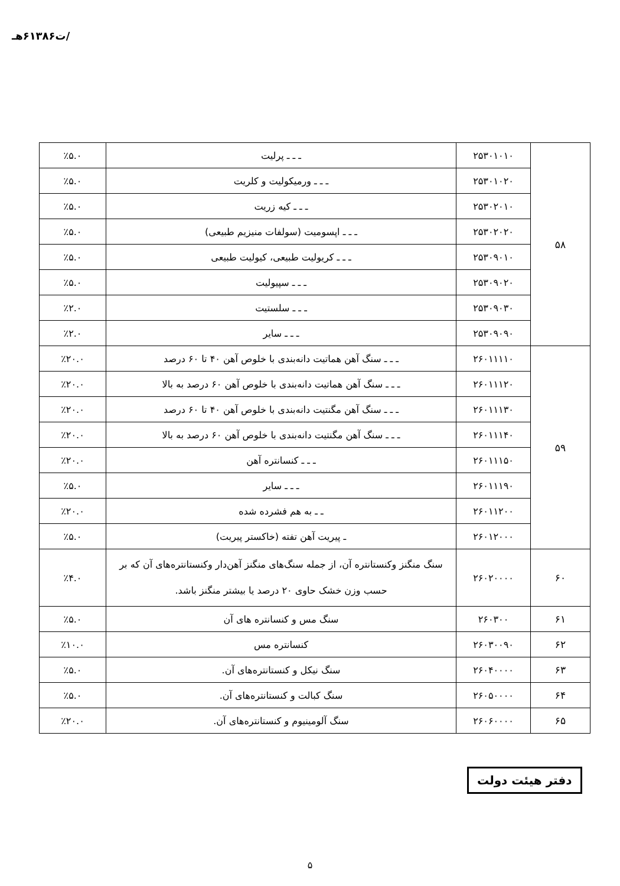/ت۶۱۳۸۶هـ
| ۵۸ | ۲۵۳۰۱۰۱۰ | ـ ـ ـ پرلیت | ٪۵.۰ |
| | ۲۵۳۰۱۰۲۰ | ـ ـ ـ ورمیکولیت و کلریت | ٪۵.۰ |
| | ۲۵۳۰۲۰۱۰ | ـ ـ ـ کیه زریت | ٪۵.۰ |
| | ۲۵۳۰۲۰۲۰ | ـ ـ ـ اپسومیت (سولفات منیزیم طبیعی) | ٪۵.۰ |
| | ۲۵۳۰۹۰۱۰ | ـ ـ ـ کریولیت طبیعی، کیولیت طبیعی | ٪۵.۰ |
| | ۲۵۳۰۹۰۲۰ | ـ ـ ـ سپیولیت | ٪۵.۰ |
| | ۲۵۳۰۹۰۳۰ | ـ ـ ـ سلستیت | ٪۲.۰ |
| | ۲۵۳۰۹۰۹۰ | ـ ـ ـ سایر | ٪۲.۰ |
| ۵۹ | ۲۶۰۱۱۱۱۰ | ـ ـ ـ سنگ آهن هماتیت دانه‌بندی با خلوص آهن ۴۰ تا ۶۰ درصد | ٪۲۰.۰ |
| | ۲۶۰۱۱۱۲۰ | ـ ـ ـ سنگ آهن هماتیت دانه‌بندی با خلوص آهن ۶۰ درصد به بالا | ٪۲۰.۰ |
| | ۲۶۰۱۱۱۳۰ | ـ ـ ـ سنگ آهن مگنتیت دانه‌بندی با خلوص آهن ۴۰ تا ۶۰ درصد | ٪۲۰.۰ |
| | ۲۶۰۱۱۱۴۰ | ـ ـ ـ سنگ آهن مگنتیت دانه‌بندی با خلوص آهن ۶۰ درصد به بالا | ٪۲۰.۰ |
| | ۲۶۰۱۱۱۵۰ | ـ ـ ـ کنسانتره آهن | ٪۲۰.۰ |
| | ۲۶۰۱۱۱۹۰ | ـ ـ ـ سایر | ٪۵.۰ |
| | ۲۶۰۱۱۲۰۰ | ـ ـ به هم فشرده شده | ٪۲۰.۰ |
| | ۲۶۰۱۲۰۰۰ | ـ پیریت آهن تفته (خاکستر پیریت) | ٪۵.۰ |
| ۶۰ | ۲۶۰۲۰۰۰۰ | سنگ منگنز وکنستانتره آن، از جمله سنگ‌های منگنز آهن‌دار وکنستانتره‌های آن که بر حسب وزن خشک حاوی ۲۰ درصد یا بیشتر منگنز باشد. | ٪۴.۰ |
| ۶۱ | ۲۶۰۳۰۰ | سنگ مس و کنسانتره های آن | ٪۵.۰ |
| ۶۲ | ۲۶۰۳۰۰۹۰ | کنسانتره مس | ٪۱۰.۰ |
| ۶۳ | ۲۶۰۴۰۰۰۰ | سنگ نیکل و کنستانتره‌های آن. | ٪۵.۰ |
| ۶۴ | ۲۶۰۵۰۰۰۰ | سنگ کبالت و کنستانتره‌های آن. | ٪۵.۰ |
| ۶۵ | ۲۶۰۶۰۰۰۰ | سنگ آلومینیوم و کنستانتره‌های آن. | ٪۲۰.۰ |
دفتر هیئت دولت
۵